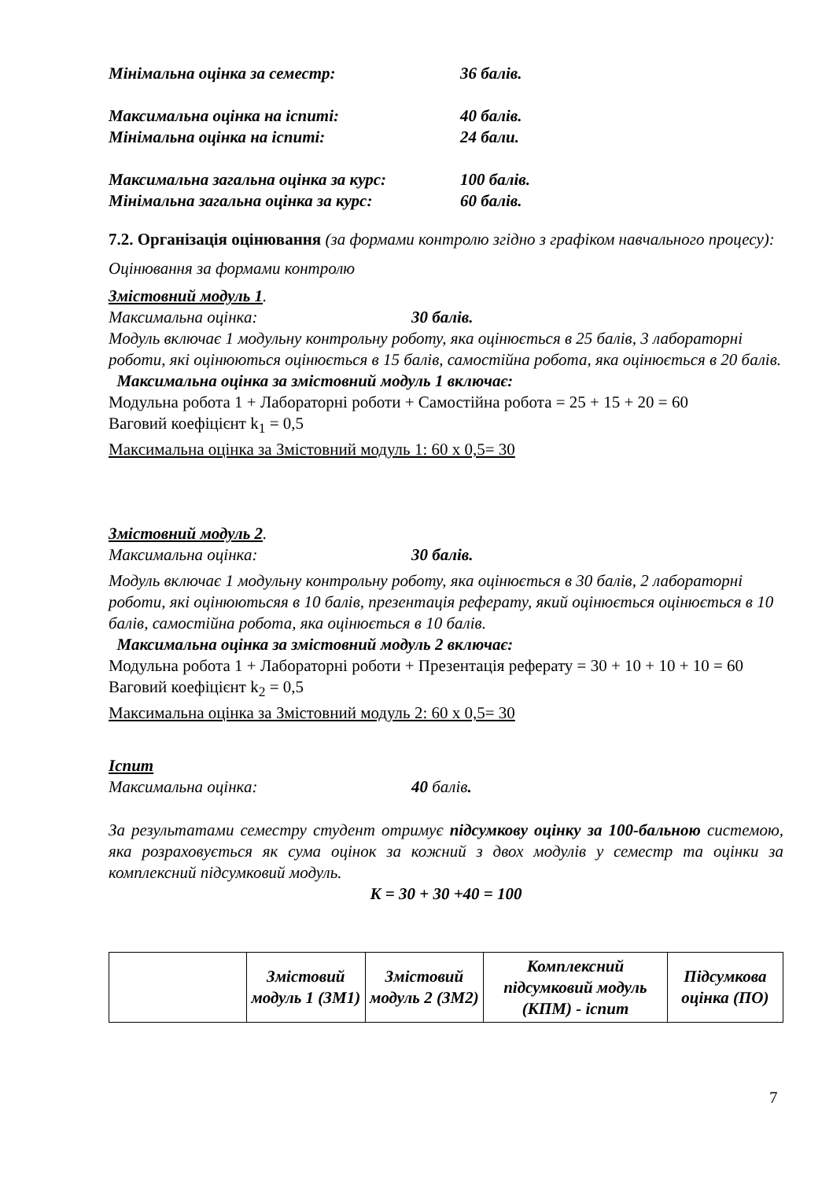Мінімальна оцінка за семестр: 36 балів.
Максимальна оцінка на іспиті: 40 балів.
Мінімальна оцінка на іспиті: 24 бали.
Максимальна загальна оцінка за курс: 100 балів.
Мінімальна загальна оцінка за курс: 60 балів.
7.2. Організація оцінювання (за формами контролю згідно з графіком навчального процесу):
Оцінювання за формами контролю
Змістовний модуль 1.
Максимальна оцінка: 30 балів.
Модуль включає 1 модульну контрольну роботу, яка оцінюється в 25 балів, 3 лабораторні роботи, які оцінюються оцінюється в 15 балів, самостійна робота, яка оцінюється в 20 балів.
Максимальна оцінка за змістовний модуль 1 включає:
Модульна робота 1 + Лабораторні роботи + Самостійна робота = 25 + 15 + 20 = 60
Ваговий коефіцієнт k<sub>1</sub> = 0,5
Максимальна оцінка за Змістовний модуль 1: 60 х 0,5= 30
Змістовний модуль 2.
Максимальна оцінка: 30 балів.
Модуль включає 1 модульну контрольну роботу, яка оцінюється в 30 балів, 2 лабораторні роботи, які оцінюютьсяя в 10 балів, презентація реферату, який оцінюється оцінюється в 10 балів, самостійна робота, яка оцінюється в 10 балів.
Максимальна оцінка за змістовний модуль 2 включає:
Модульна робота 1 + Лабораторні роботи + Презентація реферату = 30 + 10 + 10 + 10 = 60
Ваговий коефіцієнт k<sub>2</sub> = 0,5
Максимальна оцінка за Змістовний модуль 2: 60 х 0,5= 30
Іспит
Максимальна оцінка: 40 балів.
За результатами семестру студент отримує підсумкову оцінку за 100-бальною системою, яка розраховується як сума оцінок за кожний з двох модулів у семестр та оцінки за комплексний підсумковий модуль.
K = 30 + 30 +40 = 100
| | Змістовий модуль 1 (ЗМ1) | Змістовий модуль 2 (ЗМ2) | Комплексний підсумковий модуль (КПМ) - іспит | Підсумкова оцінка (ПО) |
7